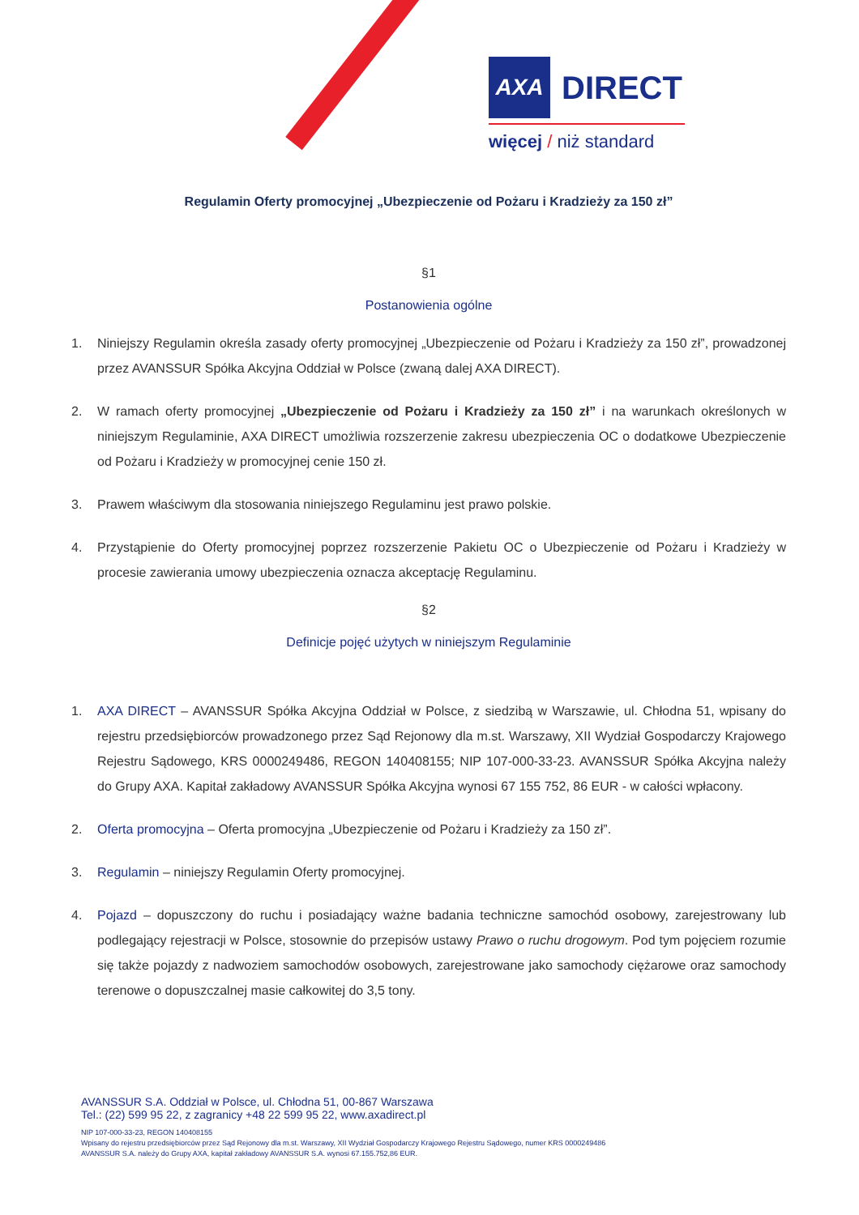AXA DIRECT
więcej / niż standard
Regulamin Oferty promocyjnej „Ubezpieczenie od Pożaru i Kradzieży za 150 zł”
§1
Postanowienia ogólne
1. Niniejszy Regulamin określa zasady oferty promocyjnej „Ubezpieczenie od Pożaru i Kradzieży za 150 zł”, prowadzonej przez AVANSSUR Spółka Akcyjna Oddział w Polsce (zwaną dalej AXA DIRECT).
2. W ramach oferty promocyjnej „Ubezpieczenie od Pożaru i Kradzieży za 150 zł” i na warunkach określonych w niniejszym Regulaminie, AXA DIRECT umożliwia rozszerzenie zakresu ubezpieczenia OC o dodatkowe Ubezpieczenie od Pożaru i Kradzieży w promocyjnej cenie 150 zł.
3. Prawem właściwym dla stosowania niniejszego Regulaminu jest prawo polskie.
4. Przystąpienie do Oferty promocyjnej poprzez rozszerzenie Pakietu OC o Ubezpieczenie od Pożaru i Kradzieży w procesie zawierania umowy ubezpieczenia oznacza akceptację Regulaminu.
§2
Definicje pojęć użytych w niniejszym Regulaminie
1. AXA DIRECT – AVANSSUR Spółka Akcyjna Oddział w Polsce, z siedzibą w Warszawie, ul. Chłodna 51, wpisany do rejestru przedsiębiorców prowadzonego przez Sąd Rejonowy dla m.st. Warszawy, XII Wydział Gospodarczy Krajowego Rejestru Sądowego, KRS 0000249486, REGON 140408155; NIP 107-000-33-23. AVANSSUR Spółka Akcyjna należy do Grupy AXA. Kapitał zakładowy AVANSSUR Spółka Akcyjna wynosi 67 155 752, 86 EUR - w całości wpłacony.
2. Oferta promocyjna – Oferta promocyjna „Ubezpieczenie od Pożaru i Kradzieży za 150 zł”.
3. Regulamin – niniejszy Regulamin Oferty promocyjnej.
4. Pojazd – dopuszczony do ruchu i posiadający ważne badania techniczne samochód osobowy, zarejestrowany lub podlegający rejestracji w Polsce, stosownie do przepisów ustawy Prawo o ruchu drogowym. Pod tym pojęciem rozumie się także pojazdy z nadwoziem samochodów osobowych, zarejestrowane jako samochody ciężarowe oraz samochody terenowe o dopuszczalnej masie całkowitej do 3,5 tony.
AVANSSUR S.A. Oddział w Polsce, ul. Chłodna 51, 00-867 Warszawa
Tel.: (22) 599 95 22, z zagranicy +48 22 599 95 22, www.axadirect.pl
NIP 107-000-33-23, REGON 140408155
Wpisany do rejestru przedsiębiorców przez Sąd Rejonowy dla m.st. Warszawy, XII Wydział Gospodarczy Krajowego Rejestru Sądowego, numer KRS 0000249486
AVANSSUR S.A. należy do Grupy AXA, kapitał zakładowy AVANSSUR S.A. wynosi 67.155.752,86 EUR.